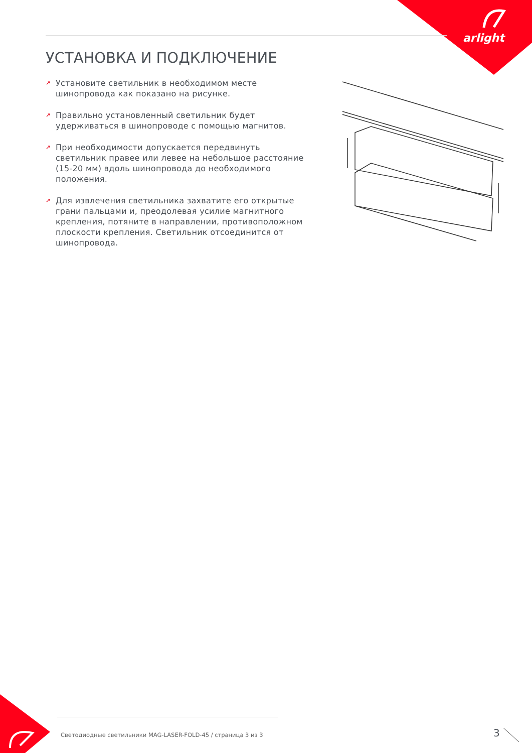arlight
УСТАНОВКА И ПОДКЛЮЧЕНИЕ
➚ Установите светильник в необходимом месте шинопровода как показано на рисунке.
➚ Правильно установленный светильник будет удерживаться в шинопроводе с помощью магнитов.
➚ При необходимости допускается передвинуть светильник правее или левее на небольшое расстояние (15-20 мм) вдоль шинопровода до необходимого положения.
➚ Для извлечения светильника захватите его открытые грани пальцами и, преодолевая усилие магнитного крепления, потяните в направлении, противоположном плоскости крепления. Светильник отсоединится от шинопровода.
Светодиодные светильники MAG-LASER-FOLD-45 / страница 3 из 3
3